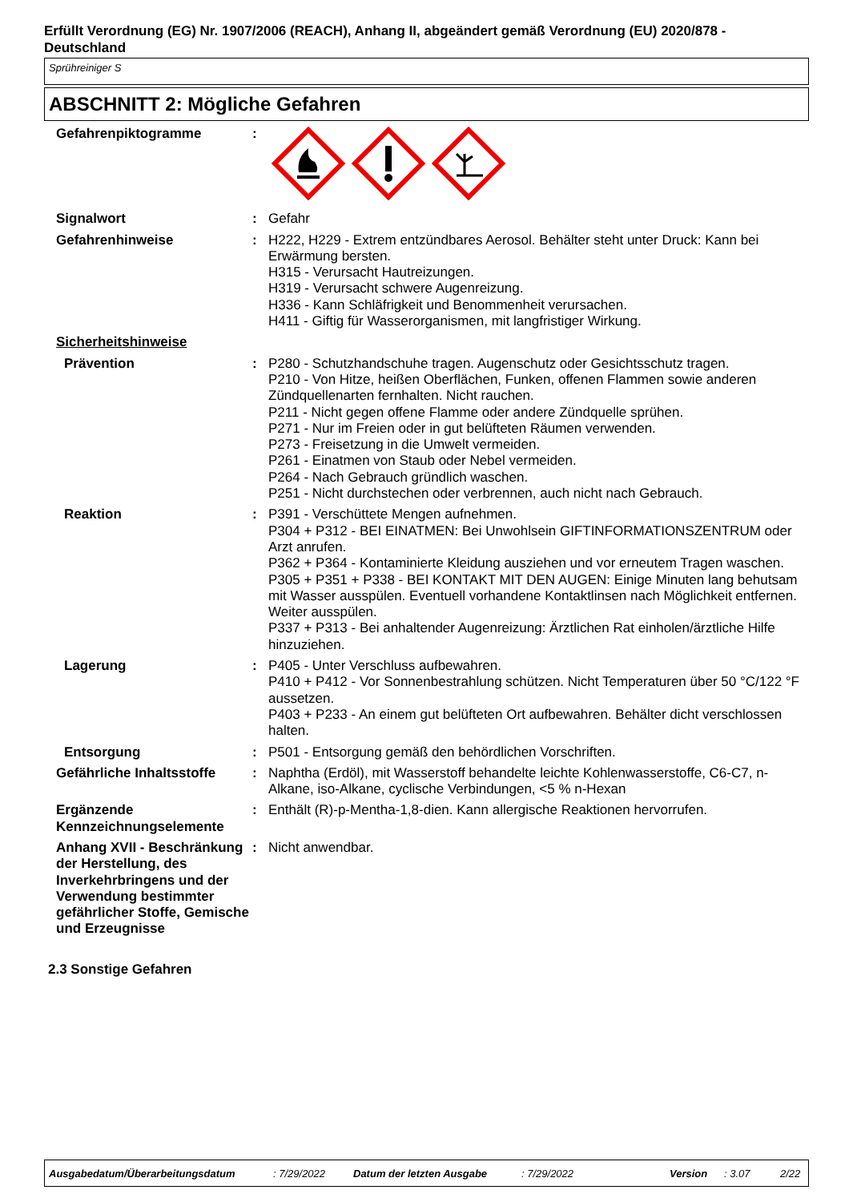Erfüllt Verordnung (EG) Nr. 1907/2006 (REACH), Anhang II, abgeändert gemäß Verordnung (EU) 2020/878 - Deutschland
Sprühreiniger S
ABSCHNITT 2: Mögliche Gefahren
Gefahrenpiktogramme :
Signalwort : Gefahr
Gefahrenhinweise : H222, H229 - Extrem entzündbares Aerosol. Behälter steht unter Druck: Kann bei Erwärmung bersten.
H315 - Verursacht Hautreizungen.
H319 - Verursacht schwere Augenreizung.
H336 - Kann Schläfrigkeit und Benommenheit verursachen.
H411 - Giftig für Wasserorganismen, mit langfristiger Wirkung.
Sicherheitshinweise
Prävention : P280 - Schutzhandschuhe tragen. Augenschutz oder Gesichtsschutz tragen.
P210 - Von Hitze, heißen Oberflächen, Funken, offenen Flammen sowie anderen Zündquellenarten fernhalten. Nicht rauchen.
P211 - Nicht gegen offene Flamme oder andere Zündquelle sprühen.
P271 - Nur im Freien oder in gut belüfteten Räumen verwenden.
P273 - Freisetzung in die Umwelt vermeiden.
P261 - Einatmen von Staub oder Nebel vermeiden.
P264 - Nach Gebrauch gründlich waschen.
P251 - Nicht durchstechen oder verbrennen, auch nicht nach Gebrauch.
Reaktion : P391 - Verschüttete Mengen aufnehmen.
P304 + P312 - BEI EINATMEN: Bei Unwohlsein GIFTINFORMATIONSZENTRUM oder Arzt anrufen.
P362 + P364 - Kontaminierte Kleidung ausziehen und vor erneutem Tragen waschen.
P305 + P351 + P338 - BEI KONTAKT MIT DEN AUGEN: Einige Minuten lang behutsam mit Wasser ausspülen. Eventuell vorhandene Kontaktlinsen nach Möglichkeit entfernen. Weiter ausspülen.
P337 + P313 - Bei anhaltender Augenreizung: Ärztlichen Rat einholen/ärztliche Hilfe hinzuziehen.
Lagerung : P405 - Unter Verschluss aufbewahren.
P410 + P412 - Vor Sonnenbestrahlung schützen. Nicht Temperaturen über 50 °C/122 °F aussetzen.
P403 + P233 - An einem gut belüfteten Ort aufbewahren. Behälter dicht verschlossen halten.
Entsorgung : P501 - Entsorgung gemäß den behördlichen Vorschriften.
Gefährliche Inhaltsstoffe
: Naphtha (Erdöl), mit Wasserstoff behandelte leichte Kohlenwasserstoffe, C6-C7, n-Alkane, iso-Alkane, cyclische Verbindungen, <5 % n-Hexan
Ergänzende Kennzeichnungselemente
: Enthält (R)-p-Mentha-1,8-dien. Kann allergische Reaktionen hervorrufen.
Anhang XVII - Beschränkung der Herstellung, des Inverkehrbringens und der Verwendung bestimmter gefährlicher Stoffe, Gemische und Erzeugnisse
: Nicht anwendbar.
2.3 Sonstige Gefahren
Ausgabedatum/Überarbeitungsdatum : 7/29/2022 Datum der letzten Ausgabe : 7/29/2022 Version : 3.07 2/22